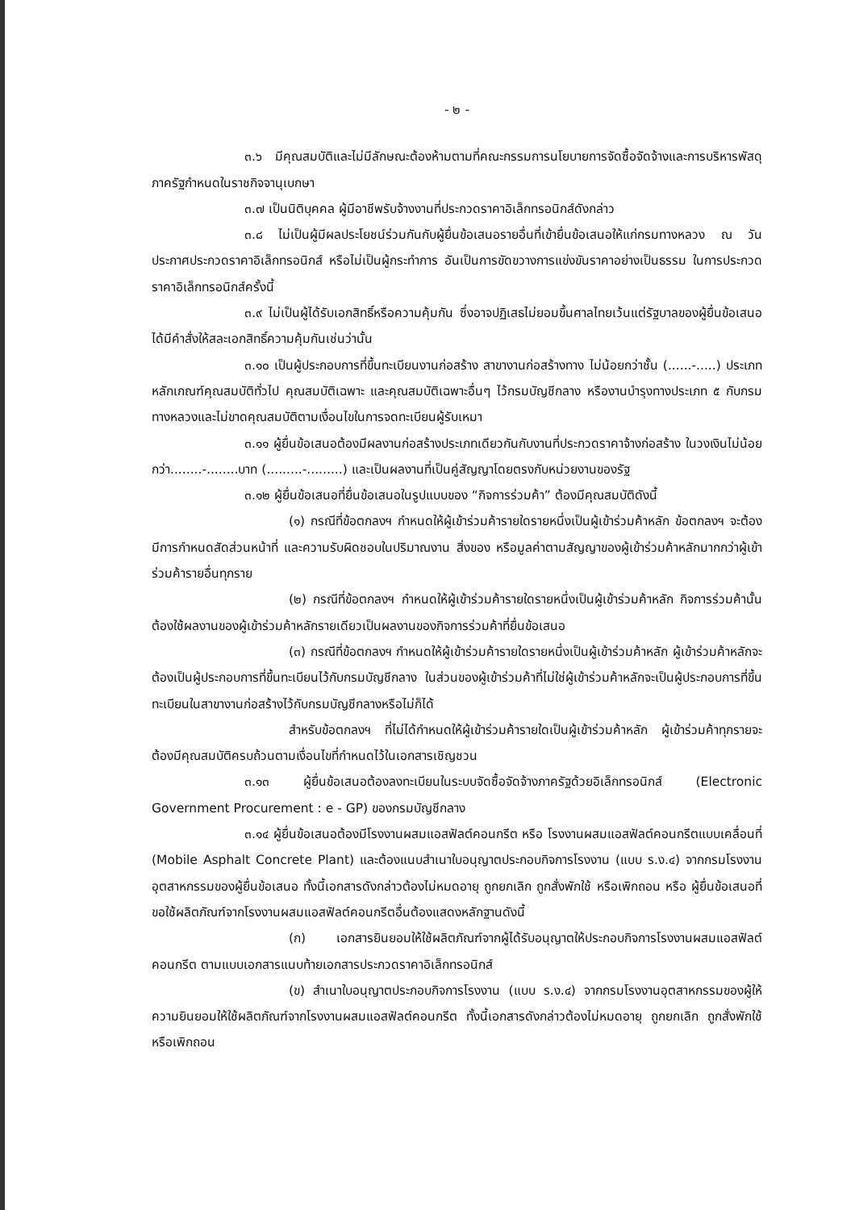- ๒ -
๓.๖ มีคุณสมบัติและไม่มีลักษณะต้องห้ามตามที่คณะกรรมการนโยบายการจัดซื้อจัดจ้างและการบริหารพัสดุภาครัฐกำหนดในราชกิจจานุเบกษา
๓.๗ เป็นนิติบุคคล ผู้มีอาชีพรับจ้างงานที่ประกวดราคาอิเล็กทรอนิกส์ดังกล่าว
๓.๘ ไม่เป็นผู้มีผลประโยชน์ร่วมกันกับผู้ยื่นข้อเสนอรายอื่นที่เข้ายื่นข้อเสนอให้แก่กรมทางหลวง ณ วันประกาศประกวดราคาอิเล็กทรอนิกส์ หรือไม่เป็นผู้กระทำการ อันเป็นการขัดขวางการแข่งขันราคาอย่างเป็นธรรม ในการประกวดราคาอิเล็กทรอนิกส์ครั้งนี้
๓.๙ ไม่เป็นผู้ได้รับเอกสิทธิ์หรือความคุ้มกัน ซึ่งอาจปฏิเสธไม่ยอมขึ้นศาลไทยเว้นแต่รัฐบาลของผู้ยื่นข้อเสนอได้มีคำสั่งให้สละเอกสิทธิ์ความคุ้มกันเช่นว่านั้น
๓.๑๐ เป็นผู้ประกอบการที่ขึ้นทะเบียนงานก่อสร้าง สาขางานก่อสร้างทาง ไม่น้อยกว่าชั้น (......-.....) ประเภทหลักเกณฑ์คุณสมบัติทั่วไป คุณสมบัติเฉพาะ และคุณสมบัติเฉพาะอื่นๆ ไว้กรมบัญชีกลาง หรืองานบำรุงทางประเภท ๕ กับกรมทางหลวงและไม่ขาดคุณสมบัติตามเงื่อนไขในการจดทะเบียนผู้รับเหมา
๓.๑๑ ผู้ยื่นข้อเสนอต้องมีผลงานก่อสร้างประเภทเดียวกันกับงานที่ประกวดราคาจ้างก่อสร้าง ในวงเงินไม่น้อยกว่า........-........บาท (.........-.........) และเป็นผลงานที่เป็นคู่สัญญาโดยตรงกับหน่วยงานของรัฐ
๓.๑๒ ผู้ยื่นข้อเสนอที่ยื่นข้อเสนอในรูปแบบของ “กิจการร่วมค้า” ต้องมีคุณสมบัติดังนี้
(๑) กรณีที่ข้อตกลงฯ กำหนดให้ผู้เข้าร่วมค้ารายใดรายหนึ่งเป็นผู้เข้าร่วมค้าหลัก ข้อตกลงฯ จะต้องมีการกำหนดสัดส่วนหน้าที่ และความรับผิดชอบในปริมาณงาน สิ่งของ หรือมูลค่าตามสัญญาของผู้เข้าร่วมค้าหลักมากกว่าผู้เข้าร่วมค้ารายอื่นทุกราย
(๒) กรณีที่ข้อตกลงฯ กำหนดให้ผู้เข้าร่วมค้ารายใดรายหนึ่งเป็นผู้เข้าร่วมค้าหลัก กิจการร่วมค้านั้นต้องใช้ผลงานของผู้เข้าร่วมค้าหลักรายเดียวเป็นผลงานของกิจการร่วมค้าที่ยื่นข้อเสนอ
(๓) กรณีที่ข้อตกลงฯ กำหนดให้ผู้เข้าร่วมค้ารายใดรายหนึ่งเป็นผู้เข้าร่วมค้าหลัก ผู้เข้าร่วมค้าหลักจะต้องเป็นผู้ประกอบการที่ขึ้นทะเบียนไว้กับกรมบัญชีกลาง ในส่วนของผู้เข้าร่วมค้าที่ไม่ใช่ผู้เข้าร่วมค้าหลักจะเป็นผู้ประกอบการที่ขึ้นทะเบียนในสาขางานก่อสร้างไว้กับกรมบัญชีกลางหรือไม่ก็ได้
สำหรับข้อตกลงฯ ที่ไม่ได้กำหนดให้ผู้เข้าร่วมค้ารายใดเป็นผู้เข้าร่วมค้าหลัก ผู้เข้าร่วมค้าทุกรายจะต้องมีคุณสมบัติครบถ้วนตามเงื่อนไขที่กำหนดไว้ในเอกสารเชิญชวน
๓.๑๓ ผู้ยื่นข้อเสนอต้องลงทะเบียนในระบบจัดซื้อจัดจ้างภาครัฐด้วยอิเล็กทรอนิกส์ (Electronic Government Procurement : e - GP) ของกรมบัญชีกลาง
๓.๑๔ ผู้ยื่นข้อเสนอต้องมีโรงงานผสมแอสฟัลต์คอนกรีต หรือ โรงงานผสมแอสฟัลต์คอนกรีตแบบเคลื่อนที่ (Mobile Asphalt Concrete Plant) และต้องแนบสำเนาใบอนุญาตประกอบกิจการโรงงาน (แบบ ร.ง.๔) จากกรมโรงงานอุตสาหกรรมของผู้ยื่นข้อเสนอ ทั้งนี้เอกสารดังกล่าวต้องไม่หมดอายุ ถูกยกเลิก ถูกสั่งพักใช้ หรือเพิกถอน หรือ ผู้ยื่นข้อเสนอที่ขอใช้ผลิตภัณฑ์จากโรงงานผสมแอสฟัลต์คอนกรีตอื่นต้องแสดงหลักฐานดังนี้
(ก) เอกสารยินยอมให้ใช้ผลิตภัณฑ์จากผู้ได้รับอนุญาตให้ประกอบกิจการโรงงานผสมแอสฟัลต์คอนกรีต ตามแบบเอกสารแนบท้ายเอกสารประกวดราคาอิเล็กทรอนิกส์
(ข) สำเนาใบอนุญาตประกอบกิจการโรงงาน (แบบ ร.ง.๔) จากกรมโรงงานอุตสาหกรรมของผู้ให้ความยินยอมให้ใช้ผลิตภัณฑ์จากโรงงานผสมแอสฟัลต์คอนกรีต ทั้งนี้เอกสารดังกล่าวต้องไม่หมดอายุ ถูกยกเลิก ถูกสั่งพักใช้ หรือเพิกถอน